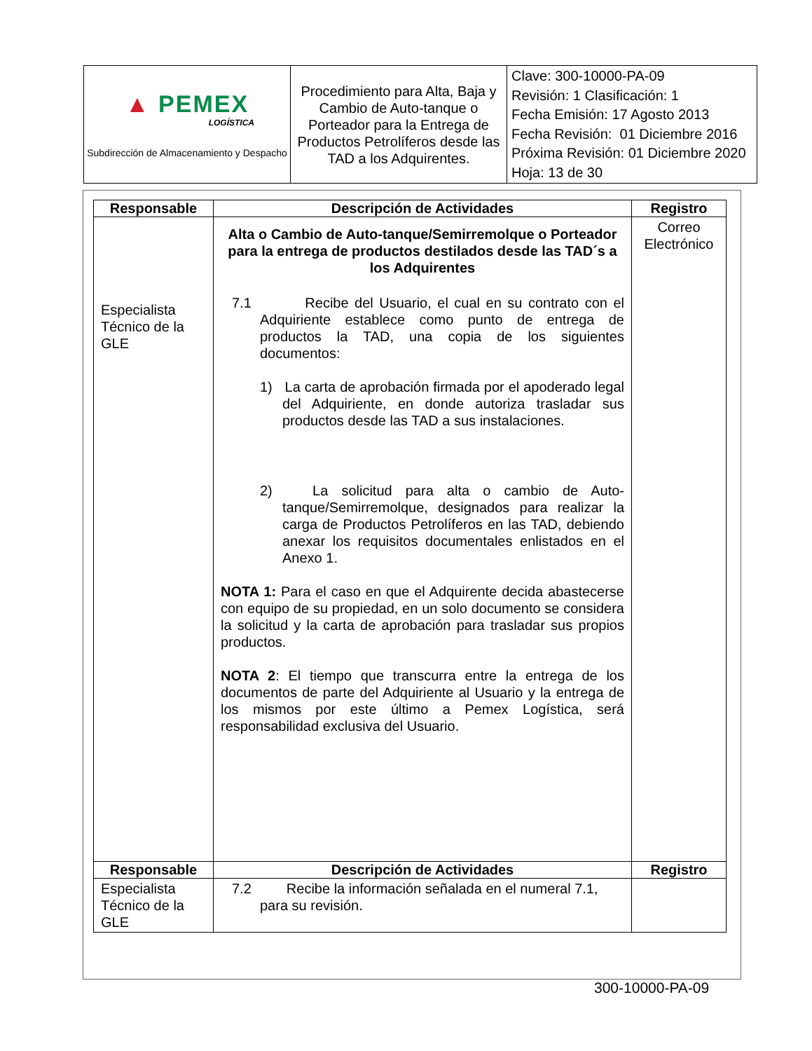| ▲ PEMEX LOGÍSTICA Subdirección de Almacenamiento y Despacho | Procedimiento para Alta, Baja y Cambio de Auto-tanque o Porteador para la Entrega de Productos Petrolíferos desde las TAD a los Adquirentes. | Clave: 300-10000-PA-09 Revisión: 1 Clasificación: 1 Fecha Emisión: 17 Agosto 2013 Fecha Revisión: 01 Diciembre 2016 Próxima Revisión: 01 Diciembre 2020 Hoja: 13 de 30 |
| Responsable | Descripción de Actividades | Registro |
| --- | --- | --- |
| Especialista Técnico de la GLE | Alta o Cambio de Auto-tanque/Semirremolque o Porteador para la entrega de productos destilados desde las TAD´s a los Adquirentes 7.1 Recibe del Usuario, el cual en su contrato con el Adquiriente establece como punto de entrega de productos la TAD, una copia de los siguientes documentos: 1) La carta de aprobación firmada por el apoderado legal del Adquiriente, en donde autoriza trasladar sus productos desde las TAD a sus instalaciones. 2) La solicitud para alta o cambio de Auto-tanque/Semirremolque, designados para realizar la carga de Productos Petrolíferos en las TAD, debiendo anexar los requisitos documentales enlistados en el Anexo 1. NOTA 1: Para el caso en que el Adquirente decida abastecerse con equipo de su propiedad, en un solo documento se considera la solicitud y la carta de aprobación para trasladar sus propios productos. NOTA 2 : El tiempo que transcurra entre la entrega de los documentos de parte del Adquiriente al Usuario y la entrega de los mismos por este último a Pemex Logística, será responsabilidad exclusiva del Usuario. | Correo Electrónico |
| Responsable | Descripción de Actividades | Registro |
| Especialista Técnico de la GLE | 7.2 Recibe la información señalada en el numeral 7.1, para su revisión. | |
300-10000-PA-09